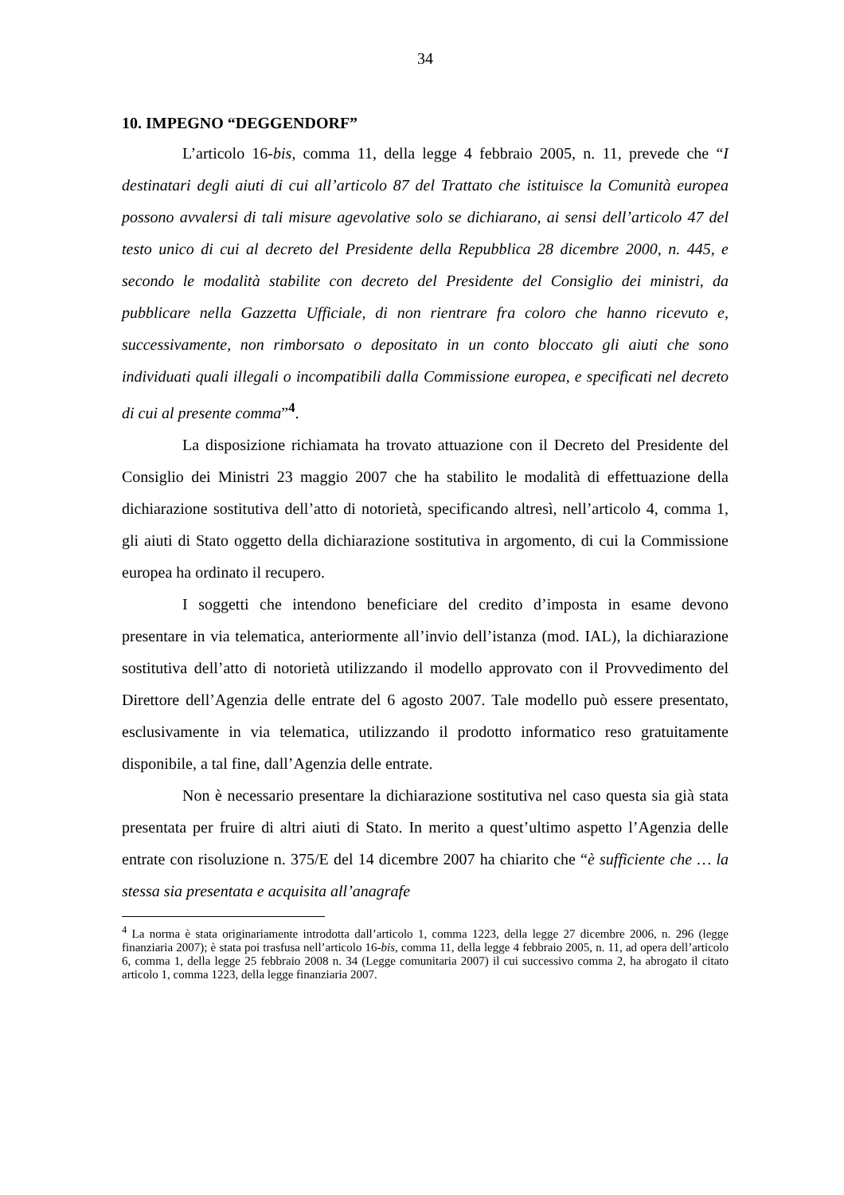34
10. IMPEGNO “DEGGENDORF”
L’articolo 16-bis, comma 11, della legge 4 febbraio 2005, n. 11, prevede che “I destinatari degli aiuti di cui all’articolo 87 del Trattato che istituisce la Comunità europea possono avvalersi di tali misure agevolative solo se dichiarano, ai sensi dell’articolo 47 del testo unico di cui al decreto del Presidente della Repubblica 28 dicembre 2000, n. 445, e secondo le modalità stabilite con decreto del Presidente del Consiglio dei ministri, da pubblicare nella Gazzetta Ufficiale, di non rientrare fra coloro che hanno ricevuto e, successivamente, non rimborsato o depositato in un conto bloccato gli aiuti che sono individuati quali illegali o incompatibili dalla Commissione europea, e specificati nel decreto di cui al presente comma”<sup>4</sup>.
La disposizione richiamata ha trovato attuazione con il Decreto del Presidente del Consiglio dei Ministri 23 maggio 2007 che ha stabilito le modalità di effettuazione della dichiarazione sostitutiva dell’atto di notorietà, specificando altresì, nell’articolo 4, comma 1, gli aiuti di Stato oggetto della dichiarazione sostitutiva in argomento, di cui la Commissione europea ha ordinato il recupero.
I soggetti che intendono beneficiare del credito d’imposta in esame devono presentare in via telematica, anteriormente all’invio dell’istanza (mod. IAL), la dichiarazione sostitutiva dell’atto di notorietà utilizzando il modello approvato con il Provvedimento del Direttore dell’Agenzia delle entrate del 6 agosto 2007. Tale modello può essere presentato, esclusivamente in via telematica, utilizzando il prodotto informatico reso gratuitamente disponibile, a tal fine, dall’Agenzia delle entrate.
Non è necessario presentare la dichiarazione sostitutiva nel caso questa sia già stata presentata per fruire di altri aiuti di Stato. In merito a quest’ultimo aspetto l’Agenzia delle entrate con risoluzione n. 375/E del 14 dicembre 2007 ha chiarito che “è sufficiente che … la stessa sia presentata e acquisita all’anagrafe
<sup>4</sup> La norma è stata originariamente introdotta dall’articolo 1, comma 1223, della legge 27 dicembre 2006, n. 296 (legge finanziaria 2007); è stata poi trasfusa nell’articolo 16-bis, comma 11, della legge 4 febbraio 2005, n. 11, ad opera dell’articolo 6, comma 1, della legge 25 febbraio 2008 n. 34 (Legge comunitaria 2007) il cui successivo comma 2, ha abrogato il citato articolo 1, comma 1223, della legge finanziaria 2007.